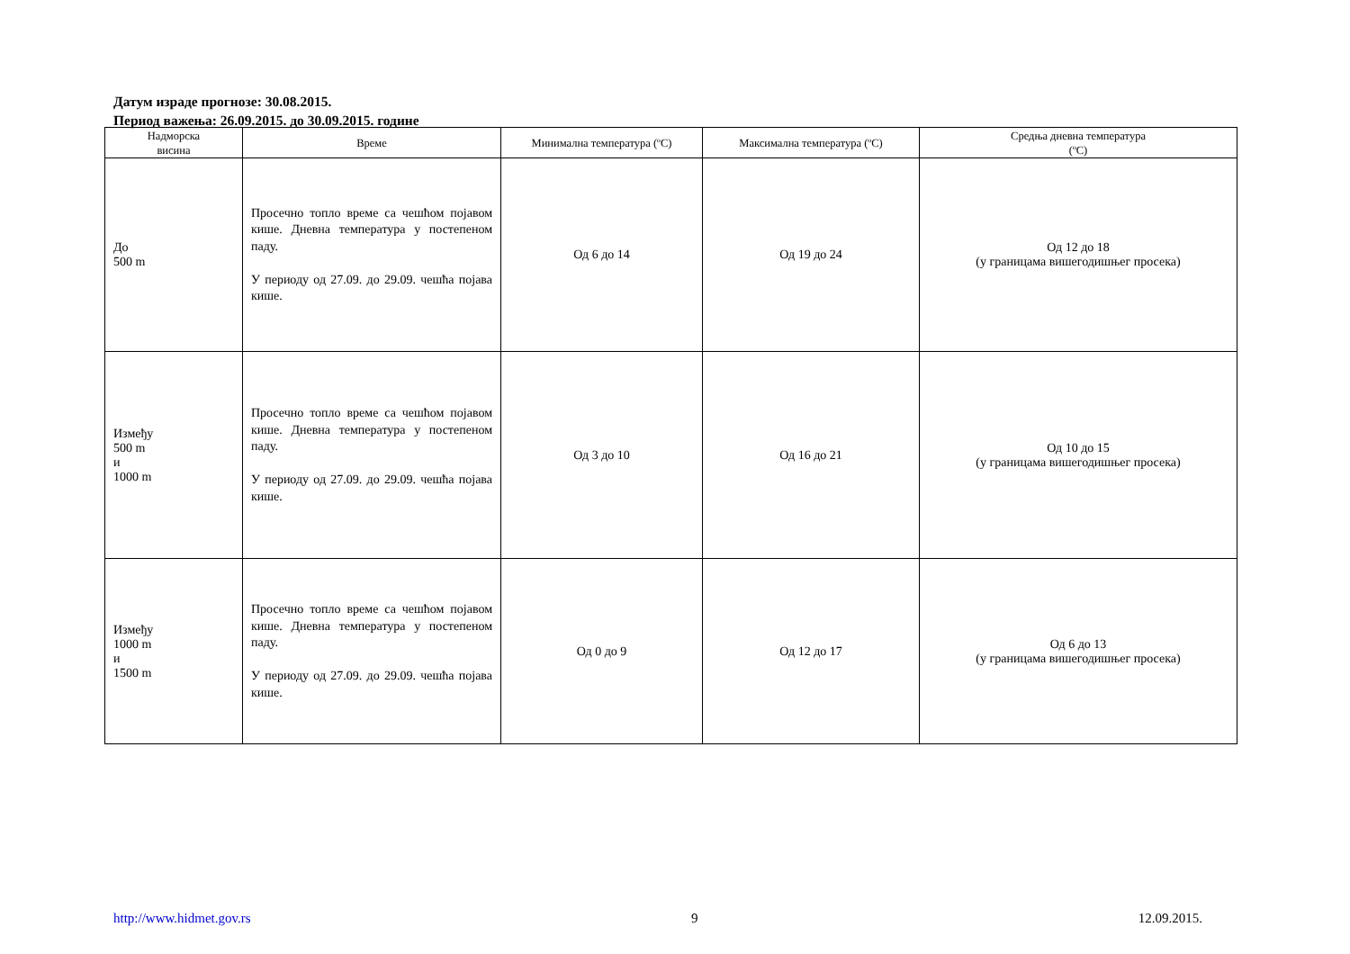Датум израде прогнозе: 30.08.2015.
Период важења: 26.09.2015. до 30.09.2015. године
| Надморска висина | Време | Минимална температура (ºC) | Максимална температура (ºC) | Средња дневна температура (ºC) |
| --- | --- | --- | --- | --- |
| До 500 m | Просечно топло време са чешћом појавом кише. Дневна температура у постепеном паду. У периоду од 27.09. до 29.09. чешћа појава кише. | Од 6 до 14 | Од 19 до 24 | Од 12 до 18 (у границама вишегодишњег просека) |
| Између 500 m и 1000 m | Просечно топло време са чешћом појавом кише. Дневна температура у постепеном паду. У периоду од 27.09. до 29.09. чешћа појава кише. | Од 3 до 10 | Од 16 до 21 | Од 10 до 15 (у границама вишегодишњег просека) |
| Између 1000 m и 1500 m | Просечно топло време са чешћом појавом кише. Дневна температура у постепеном паду. У периоду од 27.09. до 29.09. чешћа појава кише. | Од 0 до 9 | Од 12 до 17 | Од 6 до 13 (у границама вишегодишњег просека) |
http://www.hidmet.gov.rs 9 12.09.2015.